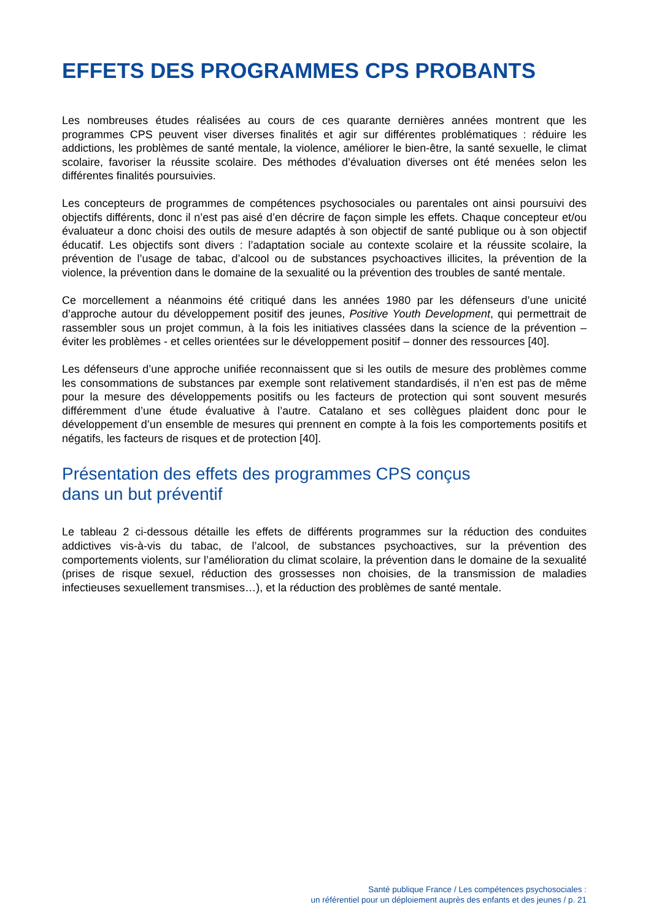EFFETS DES PROGRAMMES CPS PROBANTS
Les nombreuses études réalisées au cours de ces quarante dernières années montrent que les programmes CPS peuvent viser diverses finalités et agir sur différentes problématiques : réduire les addictions, les problèmes de santé mentale, la violence, améliorer le bien-être, la santé sexuelle, le climat scolaire, favoriser la réussite scolaire. Des méthodes d’évaluation diverses ont été menées selon les différentes finalités poursuivies.
Les concepteurs de programmes de compétences psychosociales ou parentales ont ainsi poursuivi des objectifs différents, donc il n’est pas aisé d’en décrire de façon simple les effets. Chaque concepteur et/ou évaluateur a donc choisi des outils de mesure adaptés à son objectif de santé publique ou à son objectif éducatif. Les objectifs sont divers : l’adaptation sociale au contexte scolaire et la réussite scolaire, la prévention de l’usage de tabac, d’alcool ou de substances psychoactives illicites, la prévention de la violence, la prévention dans le domaine de la sexualité ou la prévention des troubles de santé mentale.
Ce morcellement a néanmoins été critiqué dans les années 1980 par les défenseurs d’une unicité d’approche autour du développement positif des jeunes, Positive Youth Development, qui permettrait de rassembler sous un projet commun, à la fois les initiatives classées dans la science de la prévention – éviter les problèmes - et celles orientées sur le développement positif – donner des ressources [40].
Les défenseurs d’une approche unifiée reconnaissent que si les outils de mesure des problèmes comme les consommations de substances par exemple sont relativement standardisés, il n’en est pas de même pour la mesure des développements positifs ou les facteurs de protection qui sont souvent mesurés différemment d’une étude évaluative à l’autre. Catalano et ses collègues plaident donc pour le développement d’un ensemble de mesures qui prennent en compte à la fois les comportements positifs et négatifs, les facteurs de risques et de protection [40].
Présentation des effets des programmes CPS conçus
dans un but préventif
Le tableau 2 ci-dessous détaille les effets de différents programmes sur la réduction des conduites addictives vis-à-vis du tabac, de l’alcool, de substances psychoactives, sur la prévention des comportements violents, sur l’amélioration du climat scolaire, la prévention dans le domaine de la sexualité (prises de risque sexuel, réduction des grossesses non choisies, de la transmission de maladies infectieuses sexuellement transmises…), et la réduction des problèmes de santé mentale.
Santé publique France / Les compétences psychosociales :
un référentiel pour un déploiement auprès des enfants et des jeunes / p. 21